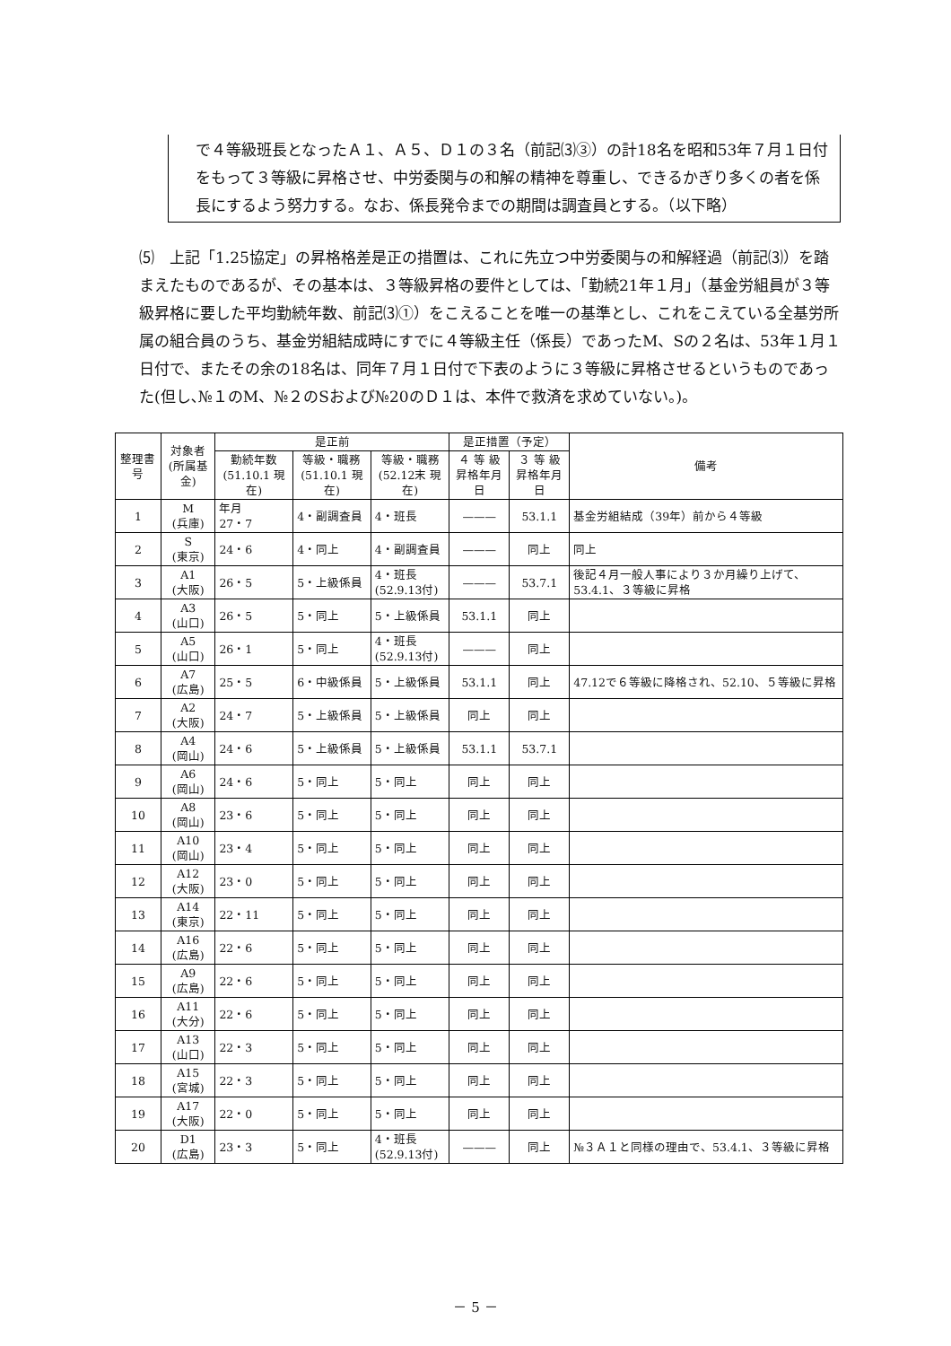で４等級班長となったＡ１、Ａ５、Ｄ１の３名（前記⑶③）の計18名を昭和53年７月１日付をもって３等級に昇格させ、中労委関与の和解の精神を尊重し、できるかぎり多くの者を係長にするよう努力する。なお、係長発令までの期間は調査員とする。（以下略）
⑸　上記「1.25協定」の昇格格差是正の措置は、これに先立つ中労委関与の和解経過（前記⑶）を踏まえたものであるが、その基本は、３等級昇格の要件としては、「勤続21年１月」（基金労組員が３等級昇格に要した平均勤続年数、前記⑶①）をこえることを唯一の基準とし、これをこえている全基労所属の組合員のうち、基金労組結成時にすでに４等級主任（係長）であったM、Sの２名は、53年１月１日付で、またその余の18名は、同年７月１日付で下表のように３等級に昇格させるというものであった(但し､№１のM、№２のSおよび№20のＤ１は、本件で救済を求めていない。)。
| 整理書号 | 対象者 (所属基金) | 是正前 | | | 是正措置（予定） | | 備考 |
| --- | --- | --- | --- | --- | --- | --- | --- |
| | | 勤続年数 (51.10.1 現在) | 等級・職務 (51.10.1 現在) | 等級・職務 (52.12末 現在) | ４ 等 級 昇格年月日 | ３ 等 級 昇格年月日 | |
| 1 | M (兵庫) | 年月 27・7 | 4・副調査員 | 4・班長 | ——— | 53.1.1 | 基金労組結成（39年）前から４等級 |
| 2 | S (東京) | 24・6 | 4・同上 | 4・副調査員 | ——— | 同上 | 同上 |
| 3 | A1 (大阪) | 26・5 | 5・上級係員 | 4・班長 (52.9.13付) | ——— | 53.7.1 | 後記４月一般人事により３か月繰り上げて、53.4.1、３等級に昇格 |
| 4 | A3 (山口) | 26・5 | 5・同上 | 5・上級係員 | 53.1.1 | 同上 | |
| 5 | A5 (山口) | 26・1 | 5・同上 | 4・班長 (52.9.13付) | ——— | 同上 | |
| 6 | A7 (広島) | 25・5 | 6・中級係員 | 5・上級係員 | 53.1.1 | 同上 | 47.12で６等級に降格され、52.10、５等級に昇格 |
| 7 | A2 (大阪) | 24・7 | 5・上級係員 | 5・上級係員 | 同上 | 同上 | |
| 8 | A4 (岡山) | 24・6 | 5・上級係員 | 5・上級係員 | 53.1.1 | 53.7.1 | |
| 9 | A6 (岡山) | 24・6 | 5・同上 | 5・同上 | 同上 | 同上 | |
| 10 | A8 (岡山) | 23・6 | 5・同上 | 5・同上 | 同上 | 同上 | |
| 11 | A10 (岡山) | 23・4 | 5・同上 | 5・同上 | 同上 | 同上 | |
| 12 | A12 (大阪) | 23・0 | 5・同上 | 5・同上 | 同上 | 同上 | |
| 13 | A14 (東京) | 22・11 | 5・同上 | 5・同上 | 同上 | 同上 | |
| 14 | A16 (広島) | 22・6 | 5・同上 | 5・同上 | 同上 | 同上 | |
| 15 | A9 (広島) | 22・6 | 5・同上 | 5・同上 | 同上 | 同上 | |
| 16 | A11 (大分) | 22・6 | 5・同上 | 5・同上 | 同上 | 同上 | |
| 17 | A13 (山口) | 22・3 | 5・同上 | 5・同上 | 同上 | 同上 | |
| 18 | A15 (宮城) | 22・3 | 5・同上 | 5・同上 | 同上 | 同上 | |
| 19 | A17 (大阪) | 22・0 | 5・同上 | 5・同上 | 同上 | 同上 | |
| 20 | D1 (広島) | 23・3 | 5・同上 | 4・班長 (52.9.13付) | ——— | 同上 | №３Ａ１と同様の理由で、53.4.1、３等級に昇格 |
－ 5 －